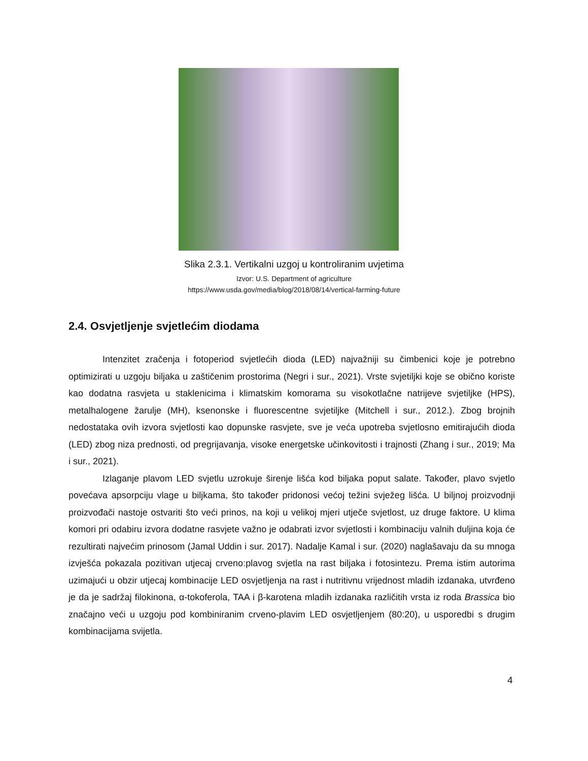Slika 2.3.1. Vertikalni uzgoj u kontroliranim uvjetima
Izvor: U.S. Department of agriculture
https://www.usda.gov/media/blog/2018/08/14/vertical-farming-future
2.4. Osvjetljenje svjetlećim diodama
Intenzitet zračenja i fotoperiod svjetlećih dioda (LED) najvažniji su čimbenici koje je potrebno optimizirati u uzgoju biljaka u zaštičenim prostorima (Negri i sur., 2021). Vrste svjetiljki koje se obično koriste kao dodatna rasvjeta u staklenicima i klimatskim komorama su visokotlačne natrijeve svjetiljke (HPS), metalhalogene žarulje (MH), ksenonske i fluorescentne svjetiljke (Mitchell i sur., 2012.). Zbog brojnih nedostataka ovih izvora svjetlosti kao dopunske rasvjete, sve je veća upotreba svjetlosno emitirajućih dioda (LED) zbog niza prednosti, od pregrijavanja, visoke energetske učinkovitosti i trajnosti (Zhang i sur., 2019; Ma i sur., 2021).
Izlaganje plavom LED svjetlu uzrokuje širenje lišća kod biljaka poput salate. Također, plavo svjetlo povećava apsorpciju vlage u biljkama, što također pridonosi većoj težini svježeg lišća. U biljnoj proizvodnji proizvođači nastoje ostvariti što veći prinos, na koji u velikoj mjeri utječe svjetlost, uz druge faktore. U klima komori pri odabiru izvora dodatne rasvjete važno je odabrati izvor svjetlosti i kombinaciju valnih duljina koja će rezultirati najvećim prinosom (Jamal Uddin i sur. 2017). Nadalje Kamal i sur. (2020) naglašavaju da su mnoga izvješća pokazala pozitivan utjecaj crveno:plavog svjetla na rast biljaka i fotosintezu. Prema istim autorima uzimajući u obzir utjecaj kombinacije LED osvjetljenja na rast i nutritivnu vrijednost mladih izdanaka, utvrđeno je da je sadržaj filokinona, α-tokoferola, TAA i β-karotena mladih izdanaka različitih vrsta iz roda Brassica bio značajno veći u uzgoju pod kombiniranim crveno-plavim LED osvjetljenjem (80:20), u usporedbi s drugim kombinacijama svijetla.
4